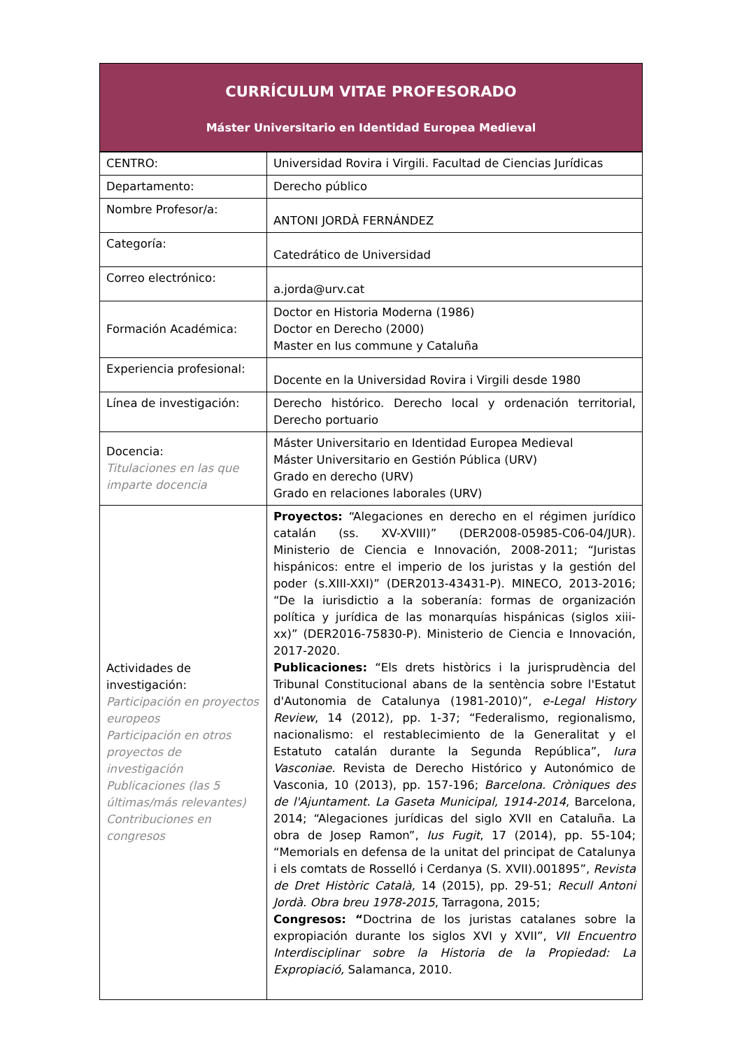CURRÍCULUM VITAE PROFESORADO
Máster Universitario en Identidad Europea Medieval
| CENTRO: | Universidad Rovira i Virgili. Facultad de Ciencias Jurídicas |
| Departamento: | Derecho público |
| Nombre Profesor/a: | ANTONI JORDÀ FERNÁNDEZ |
| Categoría: | Catedrático de Universidad |
| Correo electrónico: | a.jorda@urv.cat |
| Formación Académica: | Doctor en Historia Moderna (1986) Doctor en Derecho (2000) Master en Ius commune y Cataluña |
| Experiencia profesional: | Docente en la Universidad Rovira i Virgili desde 1980 |
| Línea de investigación: | Derecho histórico. Derecho local y ordenación territorial, Derecho portuario |
| Docencia: Titulaciones en las que imparte docencia | Máster Universitario en Identidad Europea Medieval Máster Universitario en Gestión Pública (URV) Grado en derecho (URV) Grado en relaciones laborales (URV) |
| Actividades de investigación: Participación en proyectos europeos Participación en otros proyectos de investigación Publicaciones (las 5 últimas/más relevantes) Contribuciones en congresos | Proyectos: “Alegaciones en derecho en el régimen jurídico catalán (ss. XV-XVIII)” (DER2008-05985-C06-04/JUR). Ministerio de Ciencia e Innovación, 2008-2011; “Juristas hispánicos: entre el imperio de los juristas y la gestión del poder (s.XIII-XXI)” (DER2013-43431-P). MINECO, 2013-2016; “De la iurisdictio a la soberanía: formas de organización política y jurídica de las monarquías hispánicas (siglos xiii-xx)” (DER2016-75830-P). Ministerio de Ciencia e Innovación, 2017-2020. Publicaciones: “Els drets històrics i la jurisprudència del Tribunal Constitucional abans de la sentència sobre l'Estatut d'Autonomia de Catalunya (1981-2010)”, e-Legal History Review , 14 (2012), pp. 1-37; “Federalismo, regionalismo, nacionalismo: el restablecimiento de la Generalitat y el Estatuto catalán durante la Segunda República”, Iura Vasconiae. Revista de Derecho Histórico y Autonómico de Vasconia, 10 (2013), pp. 157-196; Barcelona. Cròniques des de l'Ajuntament. La Gaseta Municipal, 1914-2014 , Barcelona, 2014; “Alegaciones jurídicas del siglo XVII en Cataluña. La obra de Josep Ramon”, Ius Fugit , 17 (2014), pp. 55-104; “Memorials en defensa de la unitat del principat de Catalunya i els comtats de Rosselló i Cerdanya (S. XVII).001895”, Revista de Dret Històric Català, 14 (2015), pp. 29-51; Recull Antoni Jordà. Obra breu 1978-2015 , Tarragona, 2015; Congresos: “ Doctrina de los juristas catalanes sobre la expropiación durante los siglos XVI y XVII”, VII Encuentro Interdisciplinar sobre la Historia de la Propiedad: La Expropiació, Salamanca, 2010. |